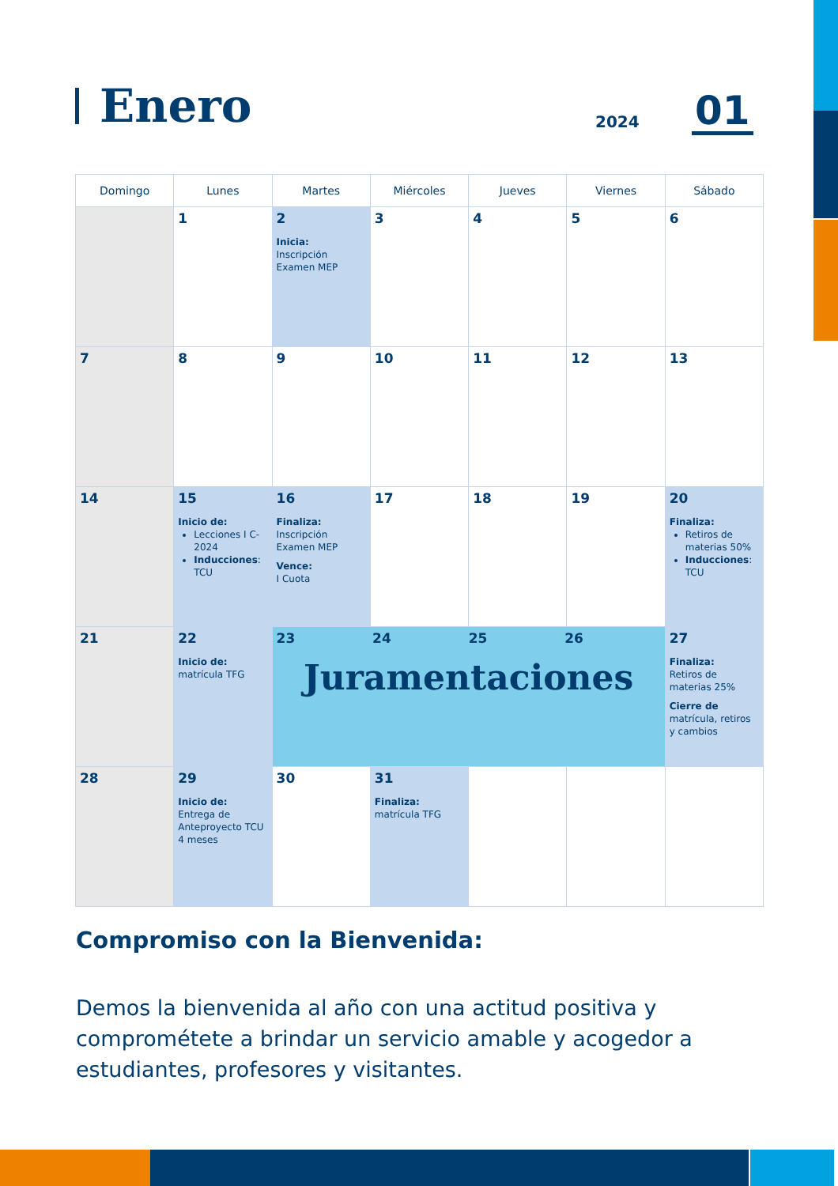Enero
2024 01
| Domingo | Lunes | Martes | Miércoles | Jueves | Viernes | Sábado |
| --- | --- | --- | --- | --- | --- | --- |
| | 1 | 2 Inicia: Inscripción Examen MEP | 3 | 4 | 5 | 6 |
| 7 | 8 | 9 | 10 | 11 | 12 | 13 |
| 14 | 15 Inicio de: Lecciones I C-2024 Inducciones : TCU | 16 Finaliza: Inscripción Examen MEP Vence: I Cuota | 17 | 18 | 19 | 20 Finaliza: Retiros de materias 50% Inducciones : TCU |
| 21 | 22 Inicio de: matrícula TFG | 23 24 25 26 Juramentaciones | | | | 27 Finaliza: Retiros de materias 25% Cierre de matrícula, retiros y cambios |
| 28 | 29 Inicio de: Entrega de Anteproyecto TCU 4 meses | 30 | 31 Finaliza: matrícula TFG | | | |
Compromiso con la Bienvenida:
Demos la bienvenida al año con una actitud positiva y comprométete a brindar un servicio amable y acogedor a estudiantes, profesores y visitantes.